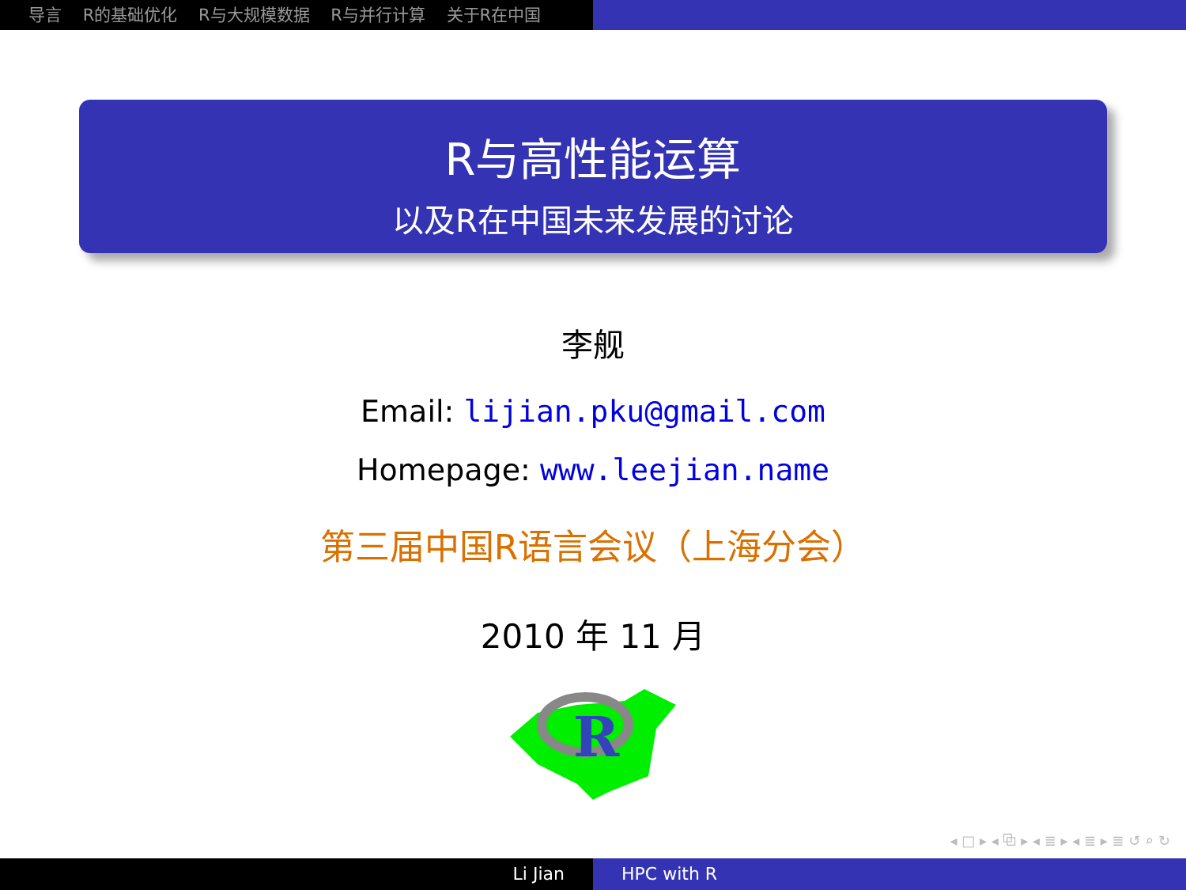导言 R的基础优化 R与大规模数据 R与并行计算 关于R在中国
R与高性能运算
以及R在中国未来发展的讨论
李舰
Email: lijian.pku@gmail.com
Homepage: www.leejian.name
第三届中国R语言会议（上海分会）
2010 年 11 月
R
◂ □ ▸ ◂ ⧉ ▸ ◂ ≣ ▸ ◂ ≣ ▸ ≣ ↺ ⌕ ↻
Li Jian HPC with R